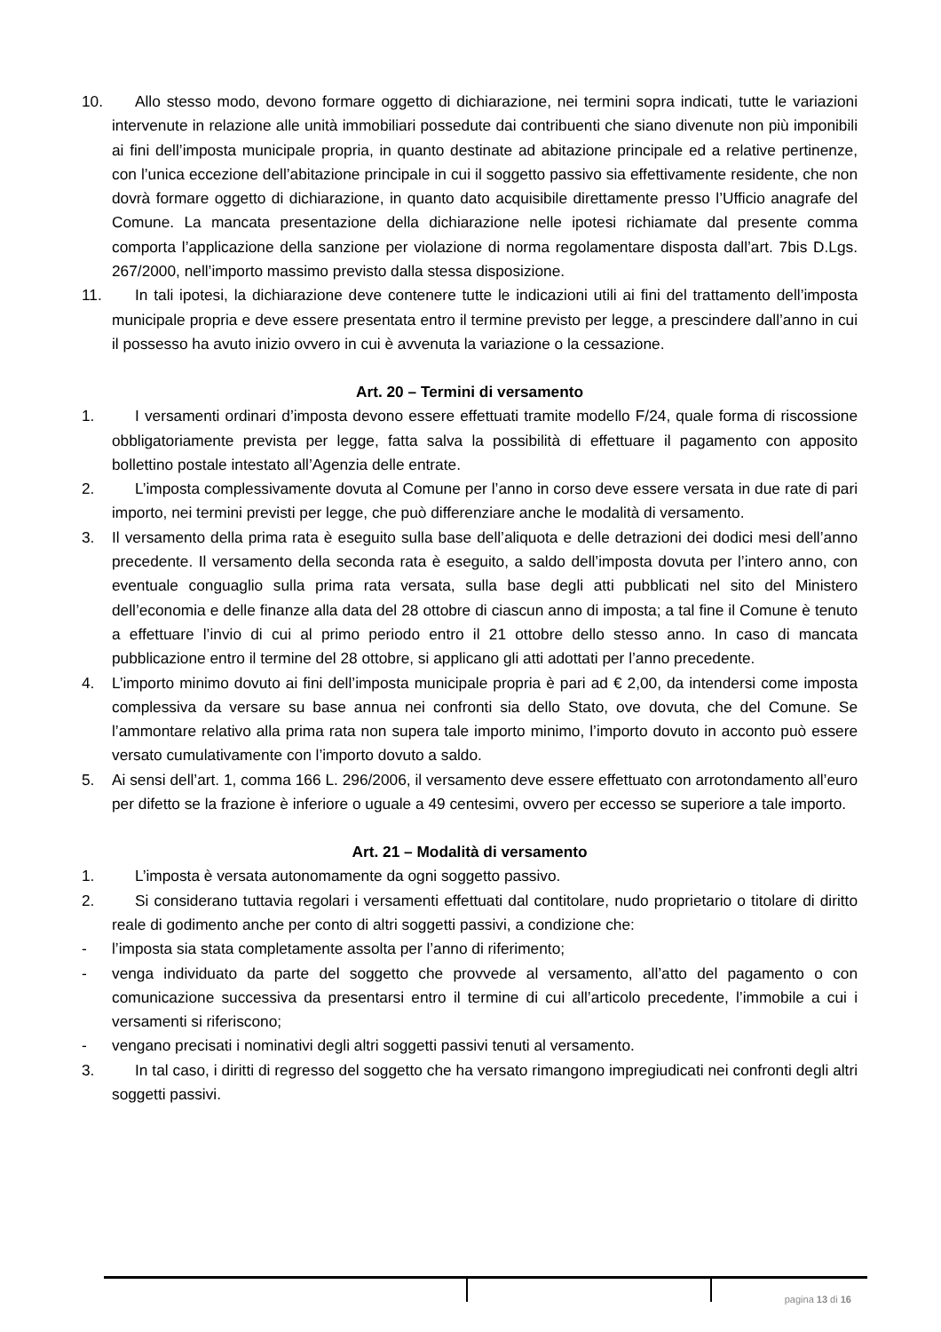10. Allo stesso modo, devono formare oggetto di dichiarazione, nei termini sopra indicati, tutte le variazioni intervenute in relazione alle unità immobiliari possedute dai contribuenti che siano divenute non più imponibili ai fini dell’imposta municipale propria, in quanto destinate ad abitazione principale ed a relative pertinenze, con l’unica eccezione dell’abitazione principale in cui il soggetto passivo sia effettivamente residente, che non dovrà formare oggetto di dichiarazione, in quanto dato acquisibile direttamente presso l’Ufficio anagrafe del Comune. La mancata presentazione della dichiarazione nelle ipotesi richiamate dal presente comma comporta l’applicazione della sanzione per violazione di norma regolamentare disposta dall’art. 7bis D.Lgs. 267/2000, nell’importo massimo previsto dalla stessa disposizione.
11. In tali ipotesi, la dichiarazione deve contenere tutte le indicazioni utili ai fini del trattamento dell’imposta municipale propria e deve essere presentata entro il termine previsto per legge, a prescindere dall’anno in cui il possesso ha avuto inizio ovvero in cui è avvenuta la variazione o la cessazione.
Art. 20 – Termini di versamento
1. I versamenti ordinari d’imposta devono essere effettuati tramite modello F/24, quale forma di riscossione obbligatoriamente prevista per legge, fatta salva la possibilità di effettuare il pagamento con apposito bollettino postale intestato all’Agenzia delle entrate.
2. L’imposta complessivamente dovuta al Comune per l’anno in corso deve essere versata in due rate di pari importo, nei termini previsti per legge, che può differenziare anche le modalità di versamento.
3. Il versamento della prima rata è eseguito sulla base dell’aliquota e delle detrazioni dei dodici mesi dell’anno precedente. Il versamento della seconda rata è eseguito, a saldo dell’imposta dovuta per l’intero anno, con eventuale conguaglio sulla prima rata versata, sulla base degli atti pubblicati nel sito del Ministero dell’economia e delle finanze alla data del 28 ottobre di ciascun anno di imposta; a tal fine il Comune è tenuto a effettuare l’invio di cui al primo periodo entro il 21 ottobre dello stesso anno. In caso di mancata pubblicazione entro il termine del 28 ottobre, si applicano gli atti adottati per l’anno precedente.
4. L’importo minimo dovuto ai fini dell’imposta municipale propria è pari ad € 2,00, da intendersi come imposta complessiva da versare su base annua nei confronti sia dello Stato, ove dovuta, che del Comune. Se l’ammontare relativo alla prima rata non supera tale importo minimo, l’importo dovuto in acconto può essere versato cumulativamente con l’importo dovuto a saldo.
5. Ai sensi dell’art. 1, comma 166 L. 296/2006, il versamento deve essere effettuato con arrotondamento all’euro per difetto se la frazione è inferiore o uguale a 49 centesimi, ovvero per eccesso se superiore a tale importo.
Art. 21 – Modalità di versamento
1. L’imposta è versata autonomamente da ogni soggetto passivo.
2. Si considerano tuttavia regolari i versamenti effettuati dal contitolare, nudo proprietario o titolare di diritto reale di godimento anche per conto di altri soggetti passivi, a condizione che:
- l’imposta sia stata completamente assolta per l’anno di riferimento;
- venga individuato da parte del soggetto che provvede al versamento, all’atto del pagamento o con comunicazione successiva da presentarsi entro il termine di cui all’articolo precedente, l’immobile a cui i versamenti si riferiscono;
- vengano precisati i nominativi degli altri soggetti passivi tenuti al versamento.
3. In tal caso, i diritti di regresso del soggetto che ha versato rimangono impregiudicati nei confronti degli altri soggetti passivi.
pagina 13 di 16